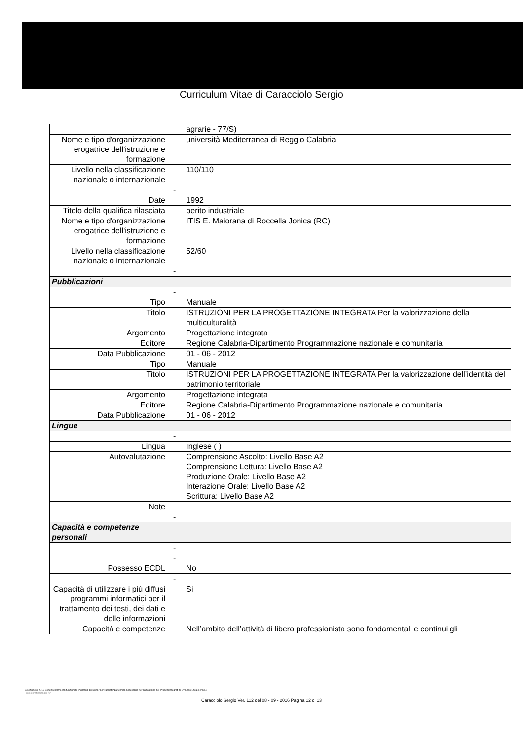Curriculum Vitae di Caracciolo Sergio
| | | agrarie - 77/S) |
| Nome e tipo d'organizzazione erogatrice dell'istruzione e formazione | | università Mediterranea di Reggio Calabria |
| Livello nella classificazione nazionale o internazionale | | 110/110 |
| | - | |
| Date | | 1992 |
| Titolo della qualifica rilasciata | | perito industriale |
| Nome e tipo d'organizzazione erogatrice dell'istruzione e formazione | | ITIS E. Maiorana di Roccella Jonica (RC) |
| Livello nella classificazione nazionale o internazionale | | 52/60 |
| | - | |
| Pubblicazioni | | |
| | - | |
| Tipo | | Manuale |
| Titolo | | ISTRUZIONI PER LA PROGETTAZIONE INTEGRATA Per la valorizzazione della multiculturalità |
| Argomento | | Progettazione integrata |
| Editore | | Regione Calabria-Dipartimento Programmazione nazionale e comunitaria |
| Data Pubblicazione | | 01 - 06 - 2012 |
| Tipo | | Manuale |
| Titolo | | ISTRUZIONI PER LA PROGETTAZIONE INTEGRATA Per la valorizzazione dell’identità del patrimonio territoriale |
| Argomento | | Progettazione integrata |
| Editore | | Regione Calabria-Dipartimento Programmazione nazionale e comunitaria |
| Data Pubblicazione | | 01 - 06 - 2012 |
| Lingue | | |
| | - | |
| Lingua | | Inglese ( ) |
| Autovalutazione | | Comprensione Ascolto: Livello Base A2 Comprensione Lettura: Livello Base A2 Produzione Orale: Livello Base A2 Interazione Orale: Livello Base A2 Scrittura: Livello Base A2 |
| Note | | |
| | - | |
| Capacità e competenze personali | | |
| | - | |
| | - | |
| Possesso ECDL | | No |
| | - | |
| Capacità di utilizzare i più diffusi programmi informatici per il trattamento dei testi, dei dati e delle informazioni | | Si |
| Capacità e competenze | | Nell’ambito dell’attività di libero professionista sono fondamentali e continui gli |
Selezione di n. 19 Esperti esterni con funzioni di "Agenti di Sviluppo" per l'assistenza tecnica necessaria per l'attuazione dei Progetti Integrati di Sviluppo Locale (PISL).
Profilo professionale "B"
Caracciolo Sergio Ver. 112 del 08 - 09 - 2016 Pagina 12 di 13